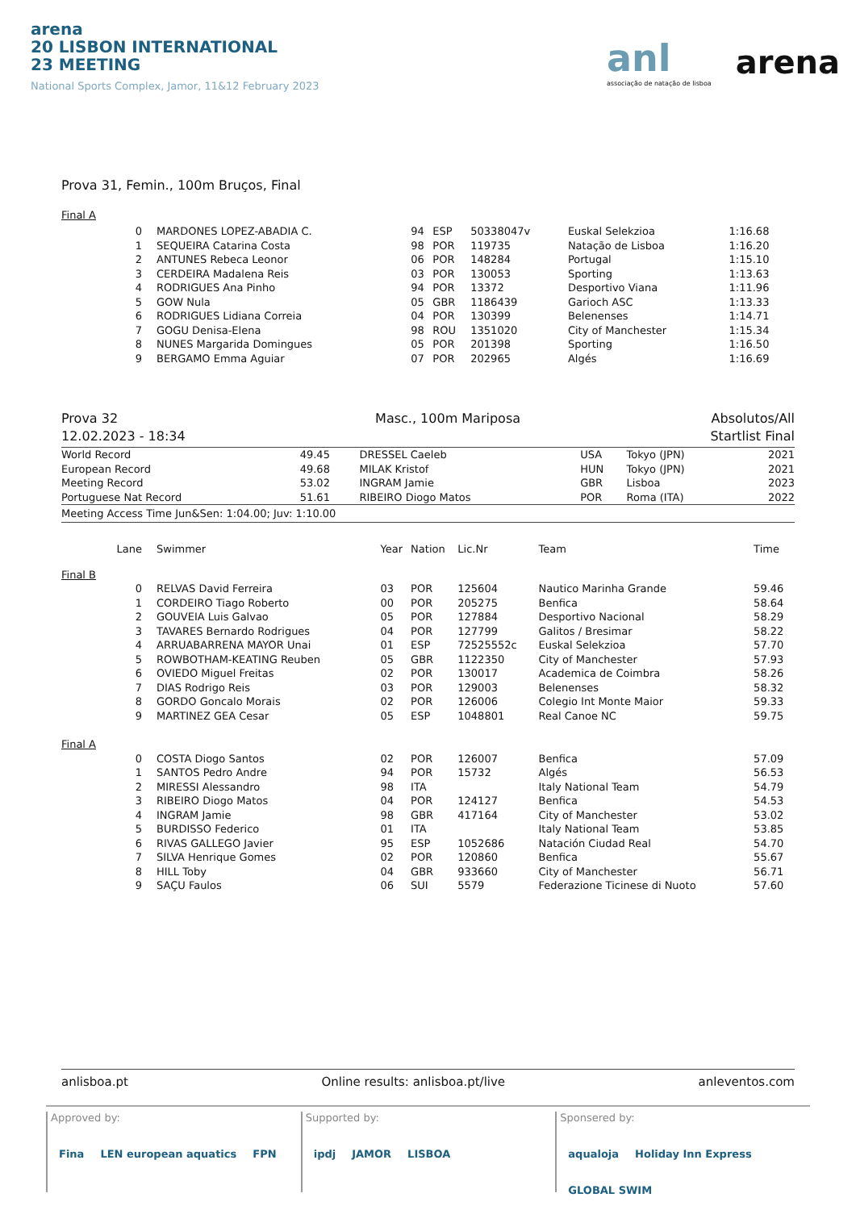arena
20 LISBON INTERNATIONAL
23 MEETING
National Sports Complex, Jamor, 11&12 February 2023
anl
associação de natação de lisboa
arena
Prova 31, Femin., 100m Bruços, Final
Final A
| 0 | MARDONES LOPEZ-ABADIA C. | 94 | ESP | 50338047v | Euskal Selekzioa | 1:16.68 |
| 1 | SEQUEIRA Catarina Costa | 98 | POR | 119735 | Natação de Lisboa | 1:16.20 |
| 2 | ANTUNES Rebeca Leonor | 06 | POR | 148284 | Portugal | 1:15.10 |
| 3 | CERDEIRA Madalena Reis | 03 | POR | 130053 | Sporting | 1:13.63 |
| 4 | RODRIGUES Ana Pinho | 94 | POR | 13372 | Desportivo Viana | 1:11.96 |
| 5 | GOW Nula | 05 | GBR | 1186439 | Garioch ASC | 1:13.33 |
| 6 | RODRIGUES Lidiana Correia | 04 | POR | 130399 | Belenenses | 1:14.71 |
| 7 | GOGU Denisa-Elena | 98 | ROU | 1351020 | City of Manchester | 1:15.34 |
| 8 | NUNES Margarida Domingues | 05 | POR | 201398 | Sporting | 1:16.50 |
| 9 | BERGAMO Emma Aguiar | 07 | POR | 202965 | Algés | 1:16.69 |
Prova 32
12.02.2023 - 18:34
Masc., 100m Mariposa Absolutos/All
Startlist Final
| World Record | 49.45 | DRESSEL Caeleb | USA | Tokyo (JPN) | 2021 |
| European Record | 49.68 | MILAK Kristof | HUN | Tokyo (JPN) | 2021 |
| Meeting Record | 53.02 | INGRAM Jamie | GBR | Lisboa | 2023 |
| Portuguese Nat Record | 51.61 | RIBEIRO Diogo Matos | POR | Roma (ITA) | 2022 |
Meeting Access Time Jun&Sen: 1:04.00; Juv: 1:10.00
| Lane | Swimmer | Year | Nation | Lic.Nr | Team | Time |
| --- | --- | --- | --- | --- | --- | --- |
| Final B | | | | | | |
| 0 | RELVAS David Ferreira | 03 | POR | 125604 | Nautico Marinha Grande | 59.46 |
| 1 | CORDEIRO Tiago Roberto | 00 | POR | 205275 | Benfica | 58.64 |
| 2 | GOUVEIA Luis Galvao | 05 | POR | 127884 | Desportivo Nacional | 58.29 |
| 3 | TAVARES Bernardo Rodrigues | 04 | POR | 127799 | Galitos / Bresimar | 58.22 |
| 4 | ARRUABARRENA MAYOR Unai | 01 | ESP | 72525552c | Euskal Selekzioa | 57.70 |
| 5 | ROWBOTHAM-KEATING Reuben | 05 | GBR | 1122350 | City of Manchester | 57.93 |
| 6 | OVIEDO Miguel Freitas | 02 | POR | 130017 | Academica de Coimbra | 58.26 |
| 7 | DIAS Rodrigo Reis | 03 | POR | 129003 | Belenenses | 58.32 |
| 8 | GORDO Goncalo Morais | 02 | POR | 126006 | Colegio Int Monte Maior | 59.33 |
| 9 | MARTINEZ GEA Cesar | 05 | ESP | 1048801 | Real Canoe NC | 59.75 |
| Final A | | | | | | |
| 0 | COSTA Diogo Santos | 02 | POR | 126007 | Benfica | 57.09 |
| 1 | SANTOS Pedro Andre | 94 | POR | 15732 | Algés | 56.53 |
| 2 | MIRESSI Alessandro | 98 | ITA | | Italy National Team | 54.79 |
| 3 | RIBEIRO Diogo Matos | 04 | POR | 124127 | Benfica | 54.53 |
| 4 | INGRAM Jamie | 98 | GBR | 417164 | City of Manchester | 53.02 |
| 5 | BURDISSO Federico | 01 | ITA | | Italy National Team | 53.85 |
| 6 | RIVAS GALLEGO Javier | 95 | ESP | 1052686 | Natación Ciudad Real | 54.70 |
| 7 | SILVA Henrique Gomes | 02 | POR | 120860 | Benfica | 55.67 |
| 8 | HILL Toby | 04 | GBR | 933660 | City of Manchester | 56.71 |
| 9 | SAÇU Faulos | 06 | SUI | 5579 | Federazione Ticinese di Nuoto | 57.60 |
anlisboa.pt Online results: anlisboa.pt/live anleventos.com
Approved by:
Fina LEN european aquatics FPN
Supported by:
ipdj JAMOR LISBOA
Sponsered by:
aqualoja Holiday Inn Express GLOBAL SWIM